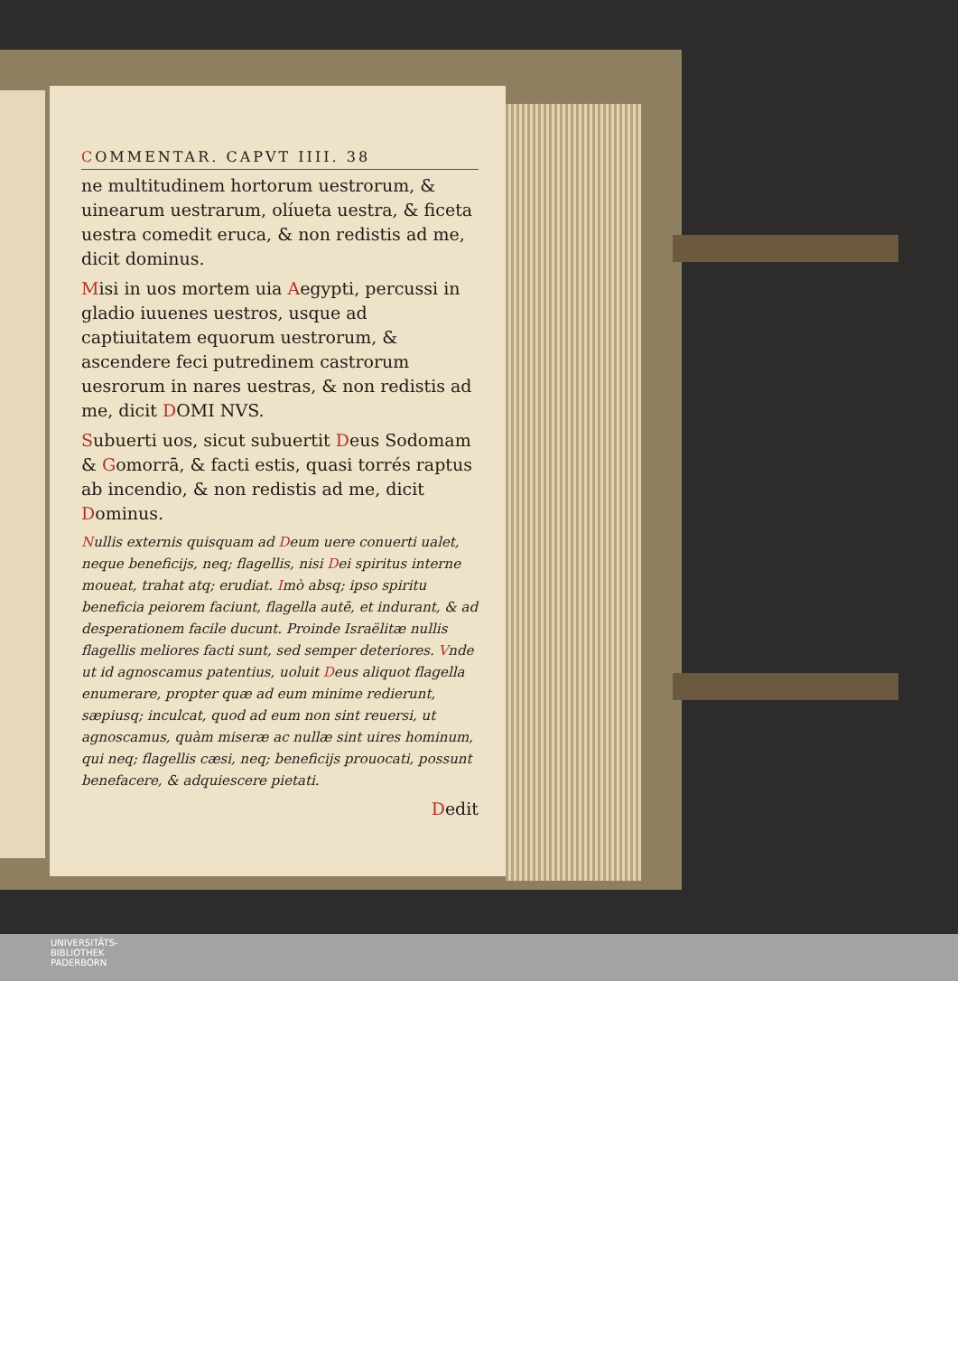COMMENTAR. CAPVT IIII. 38
ne multitudinem hortorum uestrorum, & uinearum uestrarum, olíueta uestra, & ficeta uestra comedit eruca, & non redistis ad me, dicit dominus.
Misi in uos mortem uia Aegypti, percussi in gladio iuuenes uestros, usque ad captiuitatem equorum uestrorum, & ascendere feci putredinem castrorum uesrorum in nares uestras, & non redistis ad me, dicit DOMI NVS.
Subuerti uos, sicut subuertit Deus Sodomam & Gomorrā, & facti estis, quasi torrés raptus ab incendio, & non redistis ad me, dicit Dominus.
Nullis externis quisquam ad Deum uere conuerti ualet, neque beneficijs, neq; flagellis, nisi Dei spiritus interne moueat, trahat atq; erudiat. Imò absq; ipso spiritu beneficia peiorem faciunt, flagella autē, et indurant, & ad desperationem facile ducunt. Proinde Israëlitæ nullis flagellis meliores facti sunt, sed semper deteriores. Vnde ut id agnoscamus patentius, uoluit Deus aliquot flagella enumerare, propter quæ ad eum minime redierunt, sæpiusq; inculcat, quod ad eum non sint reuersi, ut agnoscamus, quàm miseræ ac nullæ sint uires hominum, qui neq; flagellis cæsi, neq; beneficijs prouocati, possunt benefacere, & adquiescere pietati.
Dedit
UNIVERSITÄTS-
BIBLIOTHEK
PADERBORN